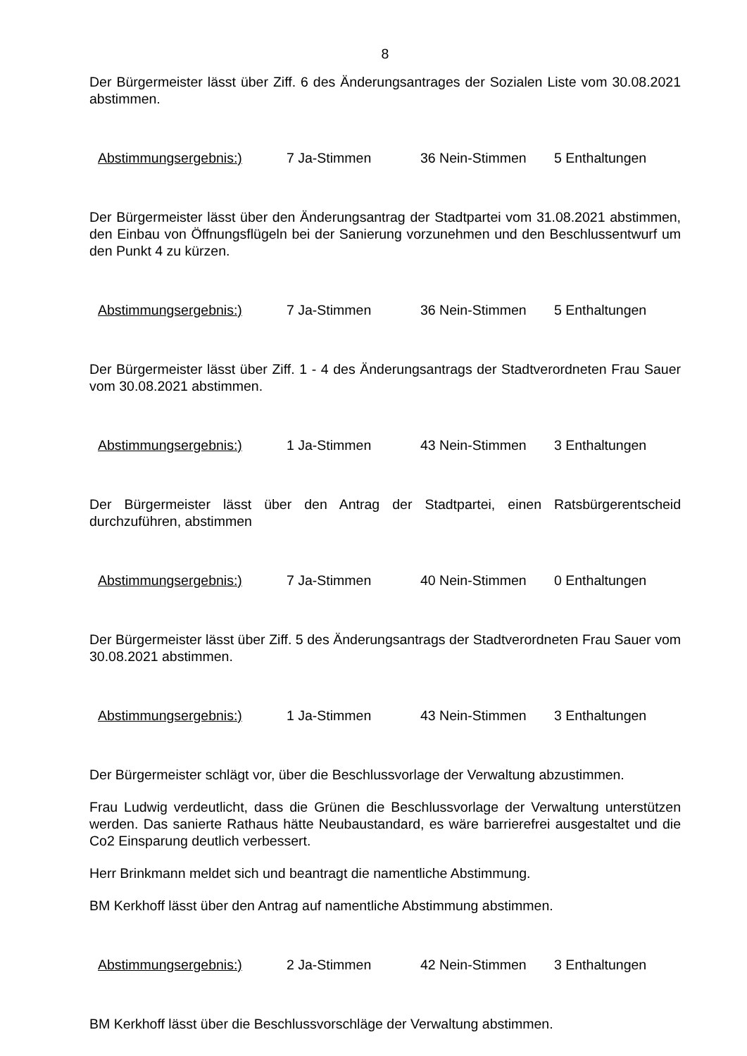8
Der Bürgermeister lässt über Ziff. 6 des Änderungsantrages der Sozialen Liste vom 30.08.2021 abstimmen.
Abstimmungsergebnis:) 7 Ja-Stimmen 36 Nein-Stimmen 5 Enthaltungen
Der Bürgermeister lässt über den Änderungsantrag der Stadtpartei vom 31.08.2021 abstimmen, den Einbau von Öffnungsflügeln bei der Sanierung vorzunehmen und den Beschlussentwurf um den Punkt 4 zu kürzen.
Abstimmungsergebnis:) 7 Ja-Stimmen 36 Nein-Stimmen 5 Enthaltungen
Der Bürgermeister lässt über Ziff. 1 - 4 des Änderungsantrags der Stadtverordneten Frau Sauer vom 30.08.2021 abstimmen.
Abstimmungsergebnis:) 1 Ja-Stimmen 43 Nein-Stimmen 3 Enthaltungen
Der Bürgermeister lässt über den Antrag der Stadtpartei, einen Ratsbürgerentscheid durchzuführen, abstimmen
Abstimmungsergebnis:) 7 Ja-Stimmen 40 Nein-Stimmen 0 Enthaltungen
Der Bürgermeister lässt über Ziff. 5 des Änderungsantrags der Stadtverordneten Frau Sauer vom 30.08.2021 abstimmen.
Abstimmungsergebnis:) 1 Ja-Stimmen 43 Nein-Stimmen 3 Enthaltungen
Der Bürgermeister schlägt vor, über die Beschlussvorlage der Verwaltung abzustimmen.
Frau Ludwig verdeutlicht, dass die Grünen die Beschlussvorlage der Verwaltung unterstützen werden. Das sanierte Rathaus hätte Neubaustandard, es wäre barrierefrei ausgestaltet und die Co2 Einsparung deutlich verbessert.
Herr Brinkmann meldet sich und beantragt die namentliche Abstimmung.
BM Kerkhoff lässt über den Antrag auf namentliche Abstimmung abstimmen.
Abstimmungsergebnis:) 2 Ja-Stimmen 42 Nein-Stimmen 3 Enthaltungen
BM Kerkhoff lässt über die Beschlussvorschläge der Verwaltung abstimmen.